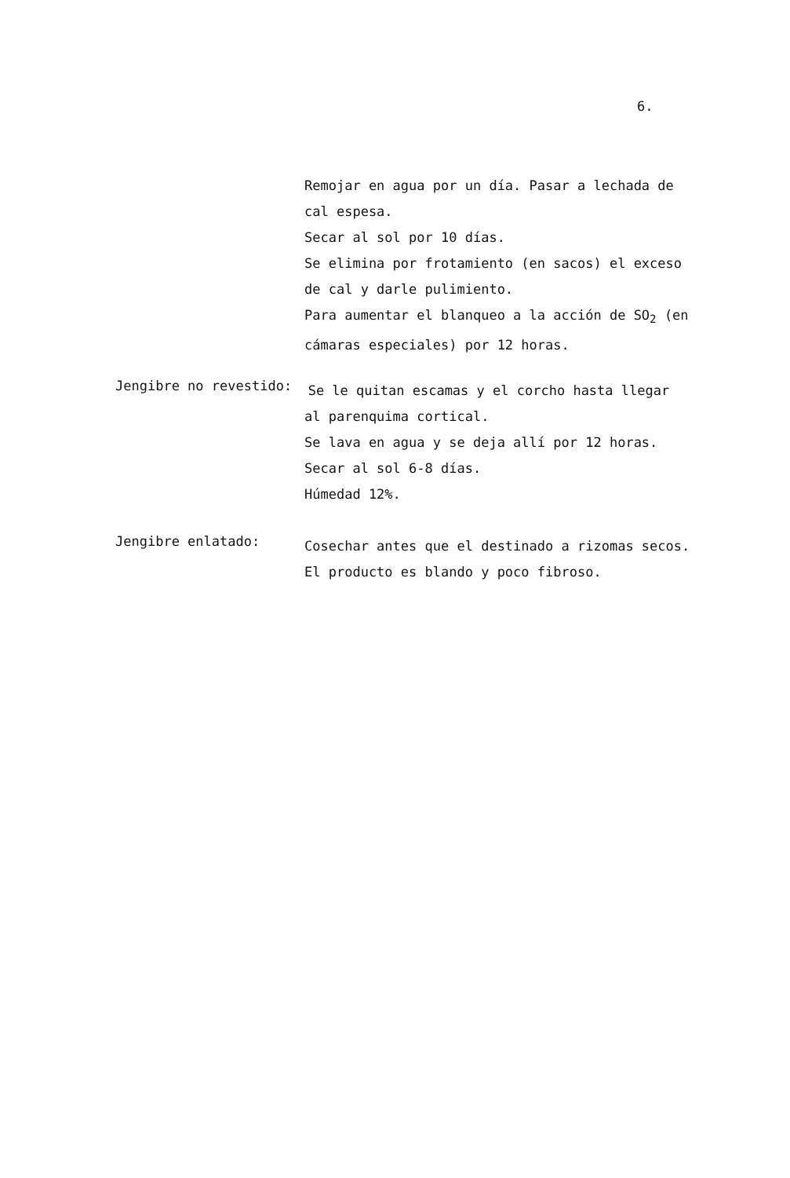6.
Remojar en agua por un día. Pasar a lechada de
cal espesa.
Secar al sol por 10 días.
Se elimina por frotamiento (en sacos) el exceso
de cal y darle pulimiento.
Para aumentar el blanqueo a la acción de SO<sub>2</sub> (en
cámaras especiales) por 12 horas.
Jengibre no revestido:
Se le quitan escamas y el corcho hasta llegar
al parenquima cortical.
Se lava en agua y se deja allí por 12 horas.
Secar al sol 6-8 días.
Húmedad 12%.
Jengibre enlatado:
Cosechar antes que el destinado a rizomas secos.
El producto es blando y poco fibroso.